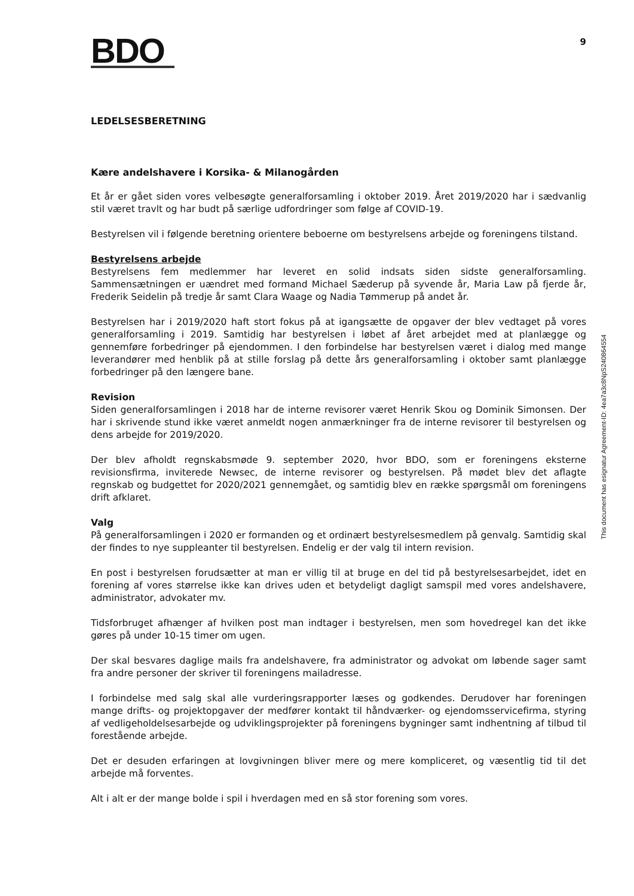BDO
9
LEDELSESBERETNING
Kære andelshavere i Korsika- & Milanogården
Et år er gået siden vores velbesøgte generalforsamling i oktober 2019. Året 2019/2020 har i sædvanlig stil været travlt og har budt på særlige udfordringer som følge af COVID-19.
Bestyrelsen vil i følgende beretning orientere beboerne om bestyrelsens arbejde og foreningens tilstand.
Bestyrelsens arbejde
Bestyrelsens fem medlemmer har leveret en solid indsats siden sidste generalforsamling. Sammensætningen er uændret med formand Michael Sæderup på syvende år, Maria Law på fjerde år, Frederik Seidelin på tredje år samt Clara Waage og Nadia Tømmerup på andet år.
Bestyrelsen har i 2019/2020 haft stort fokus på at igangsætte de opgaver der blev vedtaget på vores generalforsamling i 2019. Samtidig har bestyrelsen i løbet af året arbejdet med at planlægge og gennemføre forbedringer på ejendommen. I den forbindelse har bestyrelsen været i dialog med mange leverandører med henblik på at stille forslag på dette års generalforsamling i oktober samt planlægge forbedringer på den længere bane.
Revision
Siden generalforsamlingen i 2018 har de interne revisorer været Henrik Skou og Dominik Simonsen. Der har i skrivende stund ikke været anmeldt nogen anmærkninger fra de interne revisorer til bestyrelsen og dens arbejde for 2019/2020.
Der blev afholdt regnskabsmøde 9. september 2020, hvor BDO, som er foreningens eksterne revisionsfirma, inviterede Newsec, de interne revisorer og bestyrelsen. På mødet blev det aflagte regnskab og budgettet for 2020/2021 gennemgået, og samtidig blev en række spørgsmål om foreningens drift afklaret.
Valg
På generalforsamlingen i 2020 er formanden og et ordinært bestyrelsesmedlem på genvalg. Samtidig skal der findes to nye suppleanter til bestyrelsen. Endelig er der valg til intern revision.
En post i bestyrelsen forudsætter at man er villig til at bruge en del tid på bestyrelsesarbejdet, idet en forening af vores størrelse ikke kan drives uden et betydeligt dagligt samspil med vores andelshavere, administrator, advokater mv.
Tidsforbruget afhænger af hvilken post man indtager i bestyrelsen, men som hovedregel kan det ikke gøres på under 10-15 timer om ugen.
Der skal besvares daglige mails fra andelshavere, fra administrator og advokat om løbende sager samt fra andre personer der skriver til foreningens mailadresse.
I forbindelse med salg skal alle vurderingsrapporter læses og godkendes. Derudover har foreningen mange drifts- og projektopgaver der medfører kontakt til håndværker- og ejendomsservicefirma, styring af vedligeholdelsesarbejde og udviklingsprojekter på foreningens bygninger samt indhentning af tilbud til forestående arbejde.
Det er desuden erfaringen at lovgivningen bliver mere og mere kompliceret, og væsentlig tid til det arbejde må forventes.
Alt i alt er der mange bolde i spil i hverdagen med en så stor forening som vores.
This document has esignatur Agreement-ID: 4ea7a3c8NpS240864554